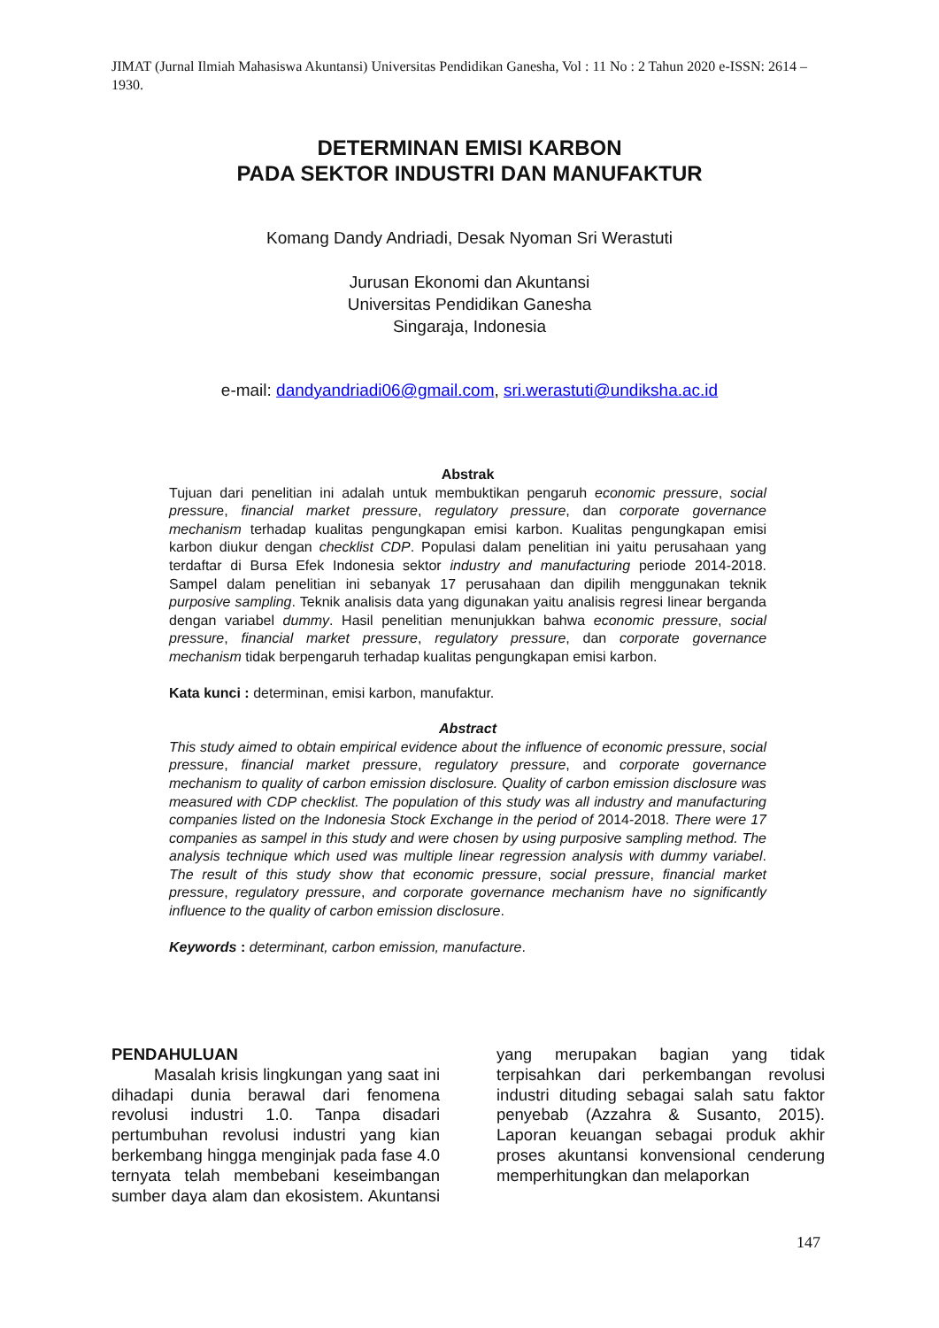JIMAT (Jurnal Ilmiah Mahasiswa Akuntansi) Universitas Pendidikan Ganesha, Vol : 11 No : 2 Tahun 2020 e-ISSN: 2614 – 1930.
DETERMINAN EMISI KARBON
PADA SEKTOR INDUSTRI DAN MANUFAKTUR
Komang Dandy Andriadi, Desak Nyoman Sri Werastuti
Jurusan Ekonomi dan Akuntansi
Universitas Pendidikan Ganesha
Singaraja, Indonesia
e-mail: dandyandriadi06@gmail.com, sri.werastuti@undiksha.ac.id
Abstrak
Tujuan dari penelitian ini adalah untuk membuktikan pengaruh economic pressure, social pressure, financial market pressure, regulatory pressure, dan corporate governance mechanism terhadap kualitas pengungkapan emisi karbon. Kualitas pengungkapan emisi karbon diukur dengan checklist CDP. Populasi dalam penelitian ini yaitu perusahaan yang terdaftar di Bursa Efek Indonesia sektor industry and manufacturing periode 2014-2018. Sampel dalam penelitian ini sebanyak 17 perusahaan dan dipilih menggunakan teknik purposive sampling. Teknik analisis data yang digunakan yaitu analisis regresi linear berganda dengan variabel dummy. Hasil penelitian menunjukkan bahwa economic pressure, social pressure, financial market pressure, regulatory pressure, dan corporate governance mechanism tidak berpengaruh terhadap kualitas pengungkapan emisi karbon.
Kata kunci : determinan, emisi karbon, manufaktur.
Abstract
This study aimed to obtain empirical evidence about the influence of economic pressure, social pressure, financial market pressure, regulatory pressure, and corporate governance mechanism to quality of carbon emission disclosure. Quality of carbon emission disclosure was measured with CDP checklist. The population of this study was all industry and manufacturing companies listed on the Indonesia Stock Exchange in the period of 2014-2018. There were 17 companies as sampel in this study and were chosen by using purposive sampling method. The analysis technique which used was multiple linear regression analysis with dummy variabel. The result of this study show that economic pressure, social pressure, financial market pressure, regulatory pressure, and corporate governance mechanism have no significantly influence to the quality of carbon emission disclosure.
Keywords : determinant, carbon emission, manufacture.
PENDAHULUAN
Masalah krisis lingkungan yang saat ini dihadapi dunia berawal dari fenomena revolusi industri 1.0. Tanpa disadari pertumbuhan revolusi industri yang kian berkembang hingga menginjak pada fase 4.0 ternyata telah membebani keseimbangan sumber daya alam dan ekosistem. Akuntansi yang merupakan bagian yang tidak terpisahkan dari perkembangan revolusi industri dituding sebagai salah satu faktor penyebab (Azzahra & Susanto, 2015). Laporan keuangan sebagai produk akhir proses akuntansi konvensional cenderung memperhitungkan dan melaporkan
147